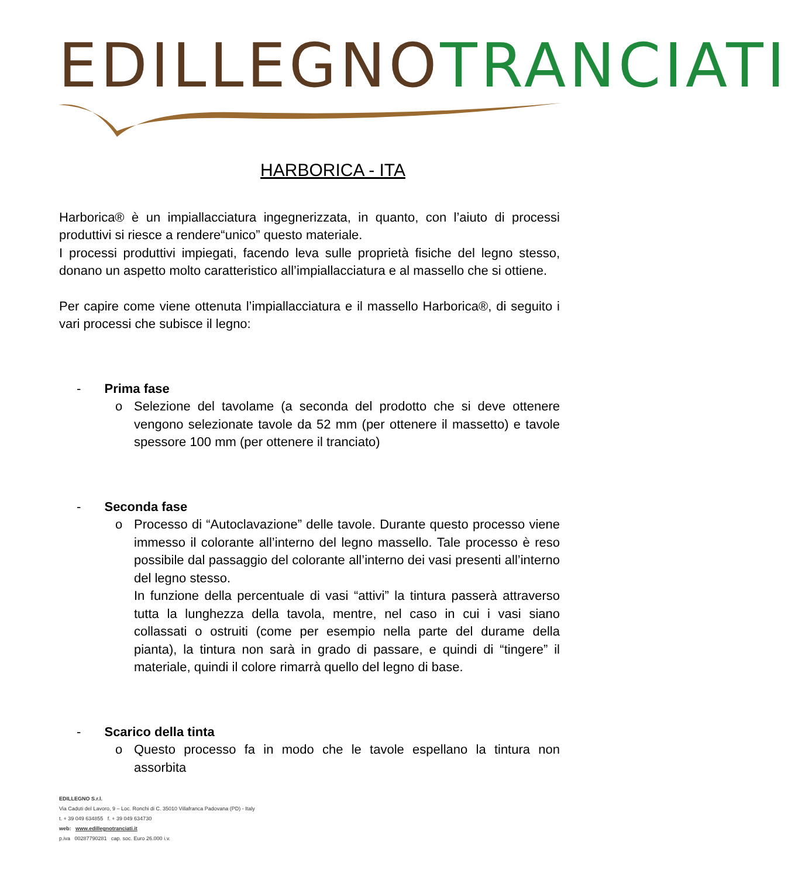EDILLEGNO TRANCIATI
HARBORICA - ITA
Harborica® è un impiallacciatura ingegnerizzata, in quanto, con l’aiuto di processi produttivi si riesce a rendere“unico” questo materiale.
I processi produttivi impiegati, facendo leva sulle proprietà fisiche del legno stesso, donano un aspetto molto caratteristico all’impiallacciatura e al massello che si ottiene.
Per capire come viene ottenuta l’impiallacciatura e il massello Harborica®, di seguito i vari processi che subisce il legno:
- Prima fase
o Selezione del tavolame (a seconda del prodotto che si deve ottenere vengono selezionate tavole da 52 mm (per ottenere il massetto) e tavole spessore 100 mm (per ottenere il tranciato)
- Seconda fase
o Processo di “Autoclavazione” delle tavole. Durante questo processo viene immesso il colorante all’interno del legno massello. Tale processo è reso possibile dal passaggio del colorante all’interno dei vasi presenti all’interno del legno stesso.
In funzione della percentuale di vasi “attivi” la tintura passerà attraverso tutta la lunghezza della tavola, mentre, nel caso in cui i vasi siano collassati o ostruiti (come per esempio nella parte del durame della pianta), la tintura non sarà in grado di passare, e quindi di “tingere” il materiale, quindi il colore rimarrà quello del legno di base.
- Scarico della tinta
o Questo processo fa in modo che le tavole espellano la tintura non assorbita
EDILLEGNO S.r.l.
Via Caduti del Lavoro, 9 – Loc. Ronchi di C. 35010 Villafranca Padovana (PD) - Italy
t. + 39 049 634855 f. + 39 049 634730
web: www.edillegnotranciati.it
p.iva 00287790281 cap. soc. Euro 26.000 i.v.